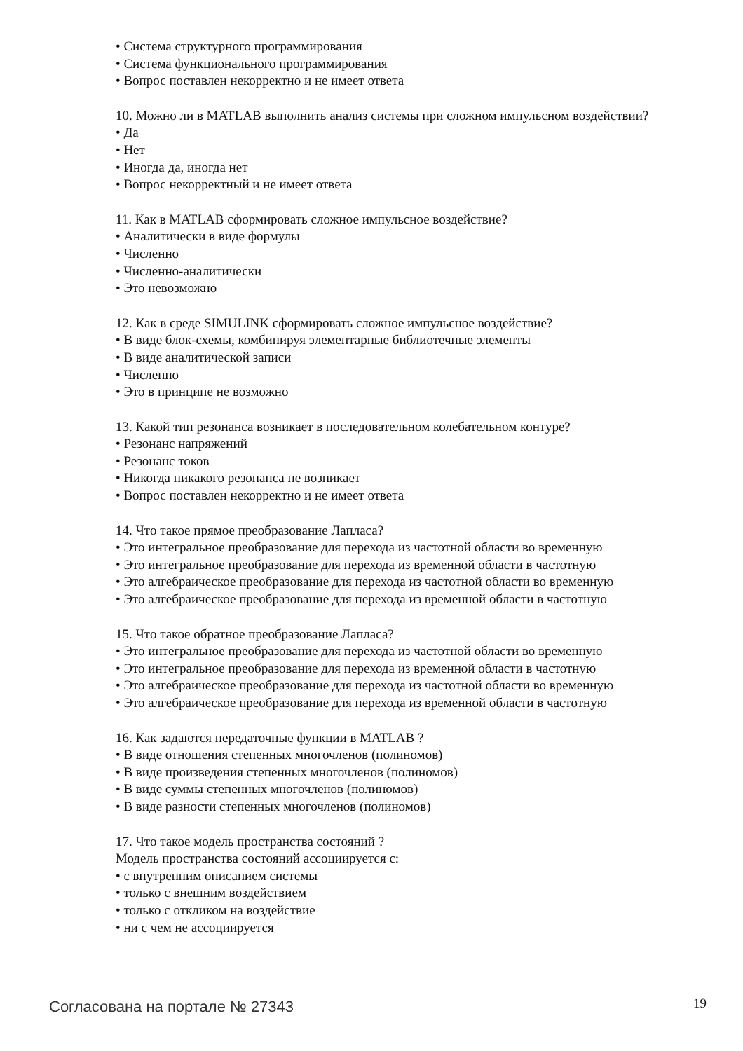• Система структурного программирования
• Система функционального программирования
• Вопрос поставлен некорректно и не имеет ответа
10. Можно ли в MATLAB выполнить анализ системы при сложном импульсном воздействии?
• Да
• Нет
• Иногда да, иногда нет
• Вопрос некорректный и не имеет ответа
11. Как в MATLAB сформировать сложное импульсное воздействие?
• Аналитически в виде формулы
• Численно
• Численно-аналитически
• Это невозможно
12. Как в среде SIMULINK сформировать сложное импульсное воздействие?
• В виде блок-схемы, комбинируя элементарные библиотечные элементы
• В виде аналитической записи
• Численно
• Это в принципе не возможно
13. Какой тип резонанса возникает в последовательном колебательном контуре?
• Резонанс напряжений
• Резонанс токов
• Никогда никакого резонанса не возникает
• Вопрос поставлен некорректно и не имеет ответа
14. Что такое прямое преобразование Лапласа?
• Это интегральное преобразование для перехода из частотной области во временную
• Это интегральное преобразование для перехода из временной области в частотную
• Это алгебраическое преобразование для перехода из частотной области во временную
• Это алгебраическое преобразование для перехода из временной области в частотную
15. Что такое обратное преобразование Лапласа?
• Это интегральное преобразование для перехода из частотной области во временную
• Это интегральное преобразование для перехода из временной области в частотную
• Это алгебраическое преобразование для перехода из частотной области во временную
• Это алгебраическое преобразование для перехода из временной области в частотную
16. Как задаются передаточные функции в MATLAB ?
• В виде отношения степенных многочленов (полиномов)
• В виде произведения степенных многочленов (полиномов)
• В виде суммы степенных многочленов (полиномов)
• В виде разности степенных многочленов (полиномов)
17. Что такое модель пространства состояний ?
Модель пространства состояний ассоциируется с:
• с внутренним описанием системы
• только с внешним воздействием
• только с откликом на воздействие
• ни с чем не ассоциируется
Согласована на портале № 27343 19